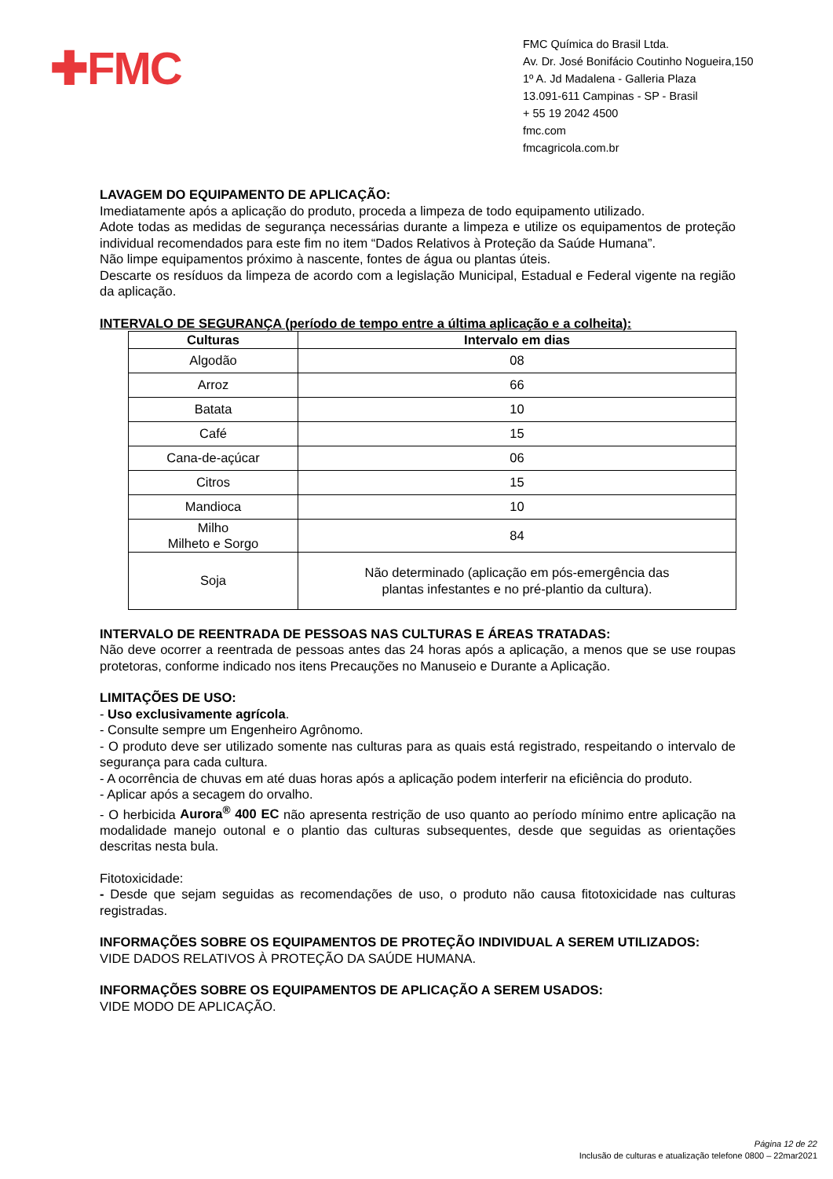✚FMC
FMC Química do Brasil Ltda.
Av. Dr. José Bonifácio Coutinho Nogueira,150
1º A. Jd Madalena - Galleria Plaza
13.091-611 Campinas - SP - Brasil
+ 55 19 2042 4500
fmc.com
fmcagricola.com.br
LAVAGEM DO EQUIPAMENTO DE APLICAÇÃO:
Imediatamente após a aplicação do produto, proceda a limpeza de todo equipamento utilizado.
Adote todas as medidas de segurança necessárias durante a limpeza e utilize os equipamentos de proteção individual recomendados para este fim no item “Dados Relativos à Proteção da Saúde Humana”.
Não limpe equipamentos próximo à nascente, fontes de água ou plantas úteis.
Descarte os resíduos da limpeza de acordo com a legislação Municipal, Estadual e Federal vigente na região da aplicação.
INTERVALO DE SEGURANÇA (período de tempo entre a última aplicação e a colheita):
| Culturas | Intervalo em dias |
| --- | --- |
| Algodão | 08 |
| Arroz | 66 |
| Batata | 10 |
| Café | 15 |
| Cana-de-açúcar | 06 |
| Citros | 15 |
| Mandioca | 10 |
| Milho Milheto e Sorgo | 84 |
| Soja | Não determinado (aplicação em pós-emergência das plantas infestantes e no pré-plantio da cultura). |
INTERVALO DE REENTRADA DE PESSOAS NAS CULTURAS E ÁREAS TRATADAS:
Não deve ocorrer a reentrada de pessoas antes das 24 horas após a aplicação, a menos que se use roupas protetoras, conforme indicado nos itens Precauções no Manuseio e Durante a Aplicação.
LIMITAÇÕES DE USO:
- Uso exclusivamente agrícola.
- Consulte sempre um Engenheiro Agrônomo.
- O produto deve ser utilizado somente nas culturas para as quais está registrado, respeitando o intervalo de segurança para cada cultura.
- A ocorrência de chuvas em até duas horas após a aplicação podem interferir na eficiência do produto.
- Aplicar após a secagem do orvalho.
- O herbicida Aurora<sup>®</sup> 400 EC não apresenta restrição de uso quanto ao período mínimo entre aplicação na modalidade manejo outonal e o plantio das culturas subsequentes, desde que seguidas as orientações descritas nesta bula.
Fitotoxicidade:
- Desde que sejam seguidas as recomendações de uso, o produto não causa fitotoxicidade nas culturas registradas.
INFORMAÇÕES SOBRE OS EQUIPAMENTOS DE PROTEÇÃO INDIVIDUAL A SEREM UTILIZADOS:
VIDE DADOS RELATIVOS À PROTEÇÃO DA SAÚDE HUMANA.
INFORMAÇÕES SOBRE OS EQUIPAMENTOS DE APLICAÇÃO A SEREM USADOS:
VIDE MODO DE APLICAÇÃO.
Página 12 de 22
Inclusão de culturas e atualização telefone 0800 – 22mar2021